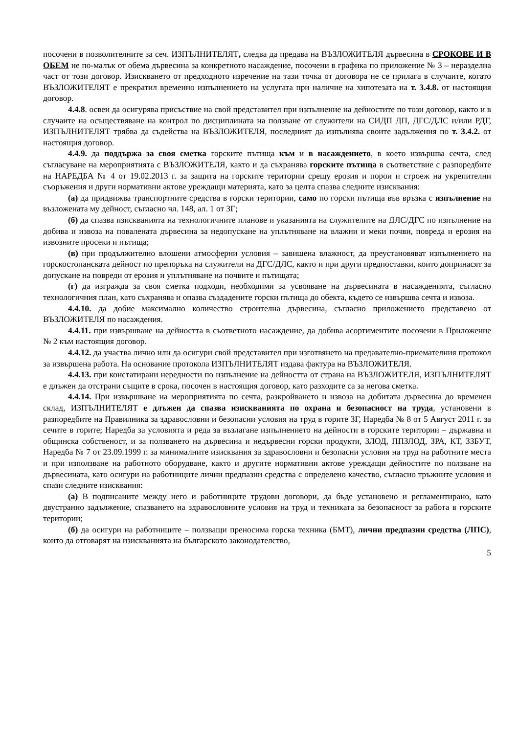посочени в позволителните за сеч. ИЗПЪЛНИТЕЛЯТ, следва да предава на ВЪЗЛОЖИТЕЛЯ дървесина в СРОКОВЕ И В ОБЕМ не по-малък от обема дървесина за конкретното насаждение, посочени в графика по приложение № 3 – неразделна част от този договор. Изискването от предходното изречение на тази точка от договора не се прилага в случаите, когато ВЪЗЛОЖИТЕЛЯТ е прекратил временно изпълнението на услугата при наличие на хипотезата на т. 3.4.8. от настоящия договор.
4.4.8. освен да осигурява присъствие на свой представител при изпълнение на дейностите по този договор, както и в случаите на осъществяване на контрол по дисциплината на ползване от служители на СИДП ДП, ДГС/ДЛС и/или РДГ, ИЗПЪЛНИТЕЛЯТ трябва да съдейства на ВЪЗЛОЖИТЕЛЯ, последният да изпълнява своите задължения по т. 3.4.2. от настоящия договор.
4.4.9. да поддържа за своя сметка горските пътища към и в насаждението, в което извършва сечта, след съгласуване на мероприятията с ВЪЗЛОЖИТЕЛЯ, както и да съхранява горските пътища в съответствие с разпоредбите на НАРЕДБА № 4 от 19.02.2013 г. за защита на горските територии срещу ерозия и порои и строеж на укрепителни съоръжения и други нормативни актове уреждащи материята, като за целта спазва следните изисквания:
(а) да придвижва транспортните средства в горски територии, само по горски пътища във връзка с изпълнение на възложената му дейност, съгласно чл. 148, ал. 1 от ЗГ;
(б) да спазва изискванията на технологичните планове и указанията на служителите на ДЛС/ДГС по изпълнение на добива и извоза на повалената дървесина за недопускане на уплътняване на влажни и меки почви, повреда и ерозия на извозните просеки и пътища;
(в) при продължително влошени атмосферни условия – завишена влажност, да преустановяват изпълнението на горскостопанската дейност по препоръка на служители на ДГС/ДЛС, както и при други предпоставки, които допринасят за допускане на повреди от ерозия и уплътняване на почвите и пътищата;
(г) да изгражда за своя сметка подходи, необходими за усвояване на дървесината в насажденията, съгласно технологичния план, като съхранява и опазва създадените горски пътища до обекта, където се извършва сечта и извоза.
4.4.10. да добие максимално количество строителна дървесина, съгласно приложението представено от ВЪЗЛОЖИТЕЛЯ по насаждения.
4.4.11. при извършване на дейността в съответното насаждение, да добива асортиментите посочени в Приложение № 2 към настоящия договор.
4.4.12. да участва лично или да осигури свой представител при изготвянето на предавателно-приемателния протокол за извършена работа. На основание протокола ИЗПЪЛНИТЕЛЯТ издава фактура на ВЪЗЛОЖИТЕЛЯ.
4.4.13. при констатирани нередности по изпълнение на дейността от страна на ВЪЗЛОЖИТЕЛЯ, ИЗПЪЛНИТЕЛЯТ е длъжен да отстрани същите в срока, посочен в настоящия договор, като разходите са за негова сметка.
4.4.14. При извършване на мероприятията по сечта, разкройването и извоза на добитата дървесина до временен склад, ИЗПЪЛНИТЕЛЯТ е длъжен да спазва изискванията по охрана и безопасност на труда, установени в разпоредбите на Правилника за здравословни и безопасни условия на труд в горите ЗГ, Наредба № 8 от 5 Август 2011 г. за сечите в горите; Наредба за условията и реда за възлагане изпълнението на дейности в горските територии – държавна и общинска собственост, и за ползването на дървесина и недървесни горски продукти, ЗЛОД, ППЗЛОД, ЗРА, КТ, ЗЗБУТ, Наредба № 7 от 23.09.1999 г. за минималните изисквания за здравословни и безопасни условия на труд на работните места и при използване на работното оборудване, както и другите нормативни актове уреждащи дейностите по ползване на дървесината, като осигури на работниците лични предпазни средства с определено качество, съгласно тръжните условия и спази следните изисквания:
(а) В подписаните между него и работниците трудови договори, да бъде установено и регламентирано, като двустранно задължение, спазването на здравословните условия на труд и техниката за безопасност за работа в горските територии;
(б) да осигури на работниците – ползващи преносима горска техника (БМТ), лични предпазни средства (ЛПС), които да отговарят на изискванията на българското законодателство,
5